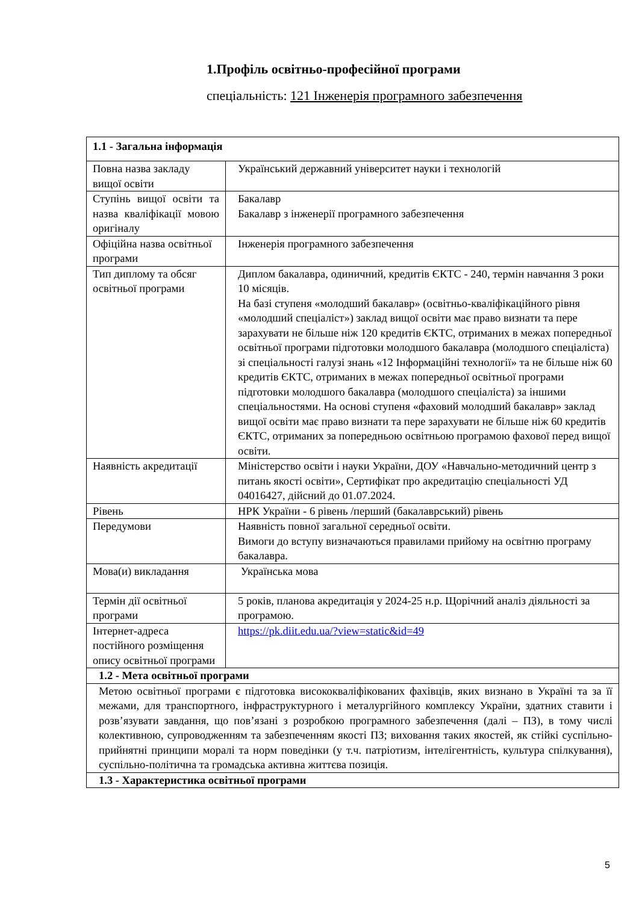1.Профіль освітньо-професійної програми
спеціальність: 121 Інженерія програмного забезпечення
| 1.1 - Загальна інформація | |
| Повна назва закладу вищої освіти | Український державний університет науки і технологій |
| Ступінь вищої освіти та назва кваліфікації мовою оригіналу | Бакалавр Бакалавр з інженерії програмного забезпечення |
| Офіційна назва освітньої програми | Інженерія програмного забезпечення |
| Тип диплому та обсяг освітньої програми | Диплом бакалавра, одиничний, кредитів ЄКТС - 240, термін навчання 3 роки 10 місяців. На базі ступеня «молодший бакалавр» (освітньо-кваліфікаційного рівня «молодший спеціаліст») заклад вищої освіти має право визнати та пере зарахувати не більше ніж 120 кредитів ЄКТС, отриманих в межах попередньої освітньої програми підготовки молодшого бакалавра (молодшого спеціаліста) зі спеціальності галузі знань «12 Інформаційні технології» та не більше ніж 60 кредитів ЄКТС, отриманих в межах попередньої освітньої програми підготовки молодшого бакалавра (молодшого спеціаліста) за іншими спеціальностями. На основі ступеня «фаховий молодший бакалавр» заклад вищої освіти має право визнати та пере зарахувати не більше ніж 60 кредитів ЄКТС, отриманих за попередньою освітньою програмою фахової перед вищої освіти. |
| Наявність акредитації | Міністерство освіти і науки України, ДОУ «Навчально-методичний центр з питань якості освіти», Сертифікат про акредитацію спеціальності УД 04016427, дійсний до 01.07.2024. |
| Рівень | НРК України - 6 рівень /перший (бакалаврський) рівень |
| Передумови | Наявність повної загальної середньої освіти. Вимоги до вступу визначаються правилами прийому на освітню програму бакалавра. |
| Мова(и) викладання | Українська мова |
| Термін дії освітньої програми | 5 років, планова акредитація у 2024-25 н.р. Щорічний аналіз діяльності за програмою. |
| Інтернет-адреса постійного розміщення опису освітньої програми | https://pk.diit.edu.ua/?view=static&id=49 |
| 1.2 - Мета освітньої програми | |
| Метою освітньої програми є підготовка висококваліфікованих фахівців, яких визнано в Україні та за її межами, для транспортного, інфраструктурного і металургійного комплексу України, здатних ставити і розв’язувати завдання, що пов’язані з розробкою програмного забезпечення (далі – ПЗ), в тому числі колективною, супроводженням та забезпеченням якості ПЗ; виховання таких якостей, як стійкі суспільно-прийнятні принципи моралі та норм поведінки (у т.ч. патріотизм, інтелігентність, культура спілкування), суспільно-політична та громадська активна життєва позиція. | |
| 1.3 - Характеристика освітньої програми | |
5